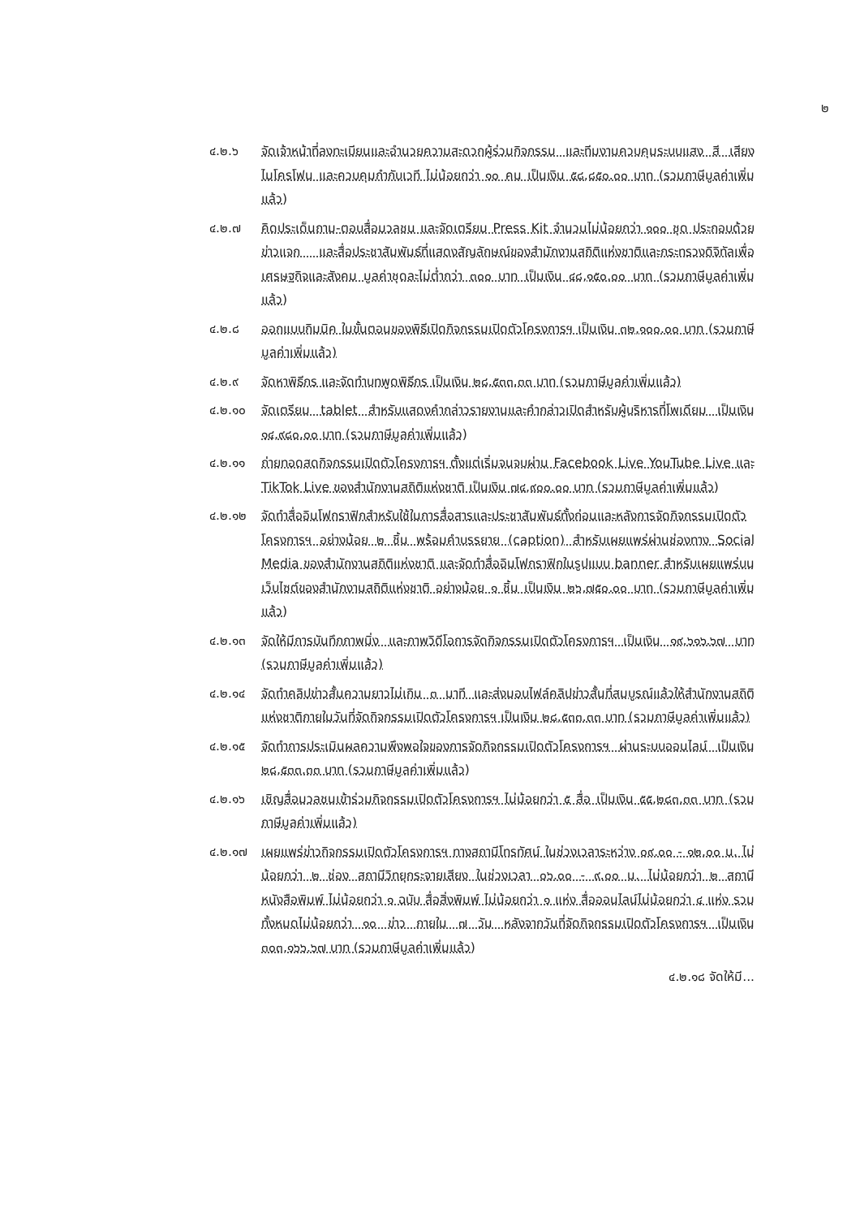๒
๔.๒.๖ จัดเจ้าหน้าที่ลงทะเบียนและอำนวยความสะดวกผู้ร่วมกิจกรรม และทีมงานควบคุมระบบแสง สี เสียง ไมโครโฟน และควบคุมกำกับเวที ไม่น้อยกว่า ๑๐ คน เป็นเงิน ๕๘,๘๕๐.๐๐ บาท (รวมภาษีมูลค่าเพิ่มแล้ว)
๔.๒.๗ คิดประเด็นถาม-ตอบสื่อมวลชน และจัดเตรียม Press Kit จำนวนไม่น้อยกว่า ๑๐๐ ชุด ประกอบด้วย ข่าวแจก และสื่อประชาสัมพันธ์ที่แสดงสัญลักษณ์ของสำนักงานสถิติแห่งชาติและกระทรวงดิจิทัลเพื่อเศรษฐกิจและสังคม มูลค่าชุดละไม่ต่ำกว่า ๓๐๐ บาท เป็นเงิน ๔๘,๑๕๐.๐๐ บาท (รวมภาษีมูลค่าเพิ่มแล้ว)
๔.๒.๘ ออกแบบกิมมิค ในขั้นตอนของพิธีเปิดกิจกรรมเปิดตัวโครงการฯ เป็นเงิน ๓๒,๑๐๐.๐๐ บาท (รวมภาษีมูลค่าเพิ่มแล้ว)
๔.๒.๙ จัดหาพิธีกร และจัดทำบทพูดพิธีกร เป็นเงิน ๒๘,๕๓๓.๓๓ บาท (รวมภาษีมูลค่าเพิ่มแล้ว)
๔.๒.๑๐ จัดเตรียม tablet สำหรับแสดงคำกล่าวรายงานและคำกล่าวเปิดสำหรับผู้บริหารที่โพเดียม เป็นเงิน ๑๔,๙๘๐.๐๐ บาท (รวมภาษีมูลค่าเพิ่มแล้ว)
๔.๒.๑๑ ถ่ายทอดสดกิจกรรมเปิดตัวโครงการฯ ตั้งแต่เริ่มจนจบผ่าน Facebook Live YouTube Live และ TikTok Live ของสำนักงานสถิติแห่งชาติ เป็นเงิน ๗๔,๙๐๐.๐๐ บาท (รวมภาษีมูลค่าเพิ่มแล้ว)
๔.๒.๑๒ จัดทำสื่ออินโฟกราฟิกสำหรับใช้ในการสื่อสารและประชาสัมพันธ์ทั้งก่อนและหลังการจัดกิจกรรมเปิดตัวโครงการฯ อย่างน้อย ๒ ชิ้น พร้อมคำบรรยาย (caption) สำหรับเผยแพร่ผ่านช่องทาง Social Media ของสำนักงานสถิติแห่งชาติ และจัดทำสื่ออินโฟกราฟิกในรูปแบบ banner สำหรับเผยแพร่บนเว็บไซต์ของสำนักงานสถิติแห่งชาติ อย่างน้อย ๑ ชิ้น เป็นเงิน ๒๖,๗๕๐.๐๐ บาท (รวมภาษีมูลค่าเพิ่มแล้ว)
๔.๒.๑๓ จัดให้มีการบันทึกภาพนิ่ง และภาพวิดีโอการจัดกิจกรรมเปิดตัวโครงการฯ เป็นเงิน ๑๙,๖๑๖.๖๗ บาท (รวมภาษีมูลค่าเพิ่มแล้ว)
๔.๒.๑๔ จัดทำคลิปข่าวสั้นความยาวไม่เกิน ๓ นาที และส่งมอบไฟล์คลิปข่าวสั้นที่สมบูรณ์แล้วให้สำนักงานสถิติแห่งชาติภายในวันที่จัดกิจกรรมเปิดตัวโครงการฯ เป็นเงิน ๒๘,๕๓๓.๓๓ บาท (รวมภาษีมูลค่าเพิ่มแล้ว)
๔.๒.๑๕ จัดทำการประเมินผลความพึงพอใจของการจัดกิจกรรมเปิดตัวโครงการฯ ผ่านระบบออนไลน์ เป็นเงิน ๒๘,๕๓๓.๓๓ บาท (รวมภาษีมูลค่าเพิ่มแล้ว)
๔.๒.๑๖ เชิญสื่อมวลชนเข้าร่วมกิจกรรมเปิดตัวโครงการฯ ไม่น้อยกว่า ๕ สื่อ เป็นเงิน ๕๕,๒๘๓.๓๓ บาท (รวมภาษีมูลค่าเพิ่มแล้ว)
๔.๒.๑๗ เผยแพร่ข่าวกิจกรรมเปิดตัวโครงการฯ ทางสถานีโทรทัศน์ ในช่วงเวลาระหว่าง ๐๙.๐๐ - ๑๒.๐๐ น. ไม่น้อยกว่า ๒ ช่อง สถานีวิทยุกระจายเสียง ในช่วงเวลา ๐๖.๐๐ - ๙.๐๐ น. ไม่น้อยกว่า ๒ สถานี หนังสือพิมพ์ ไม่น้อยกว่า ๑ ฉบับ สื่อสิ่งพิมพ์ ไม่น้อยกว่า ๑ แห่ง สื่อออนไลน์ไม่น้อยกว่า ๔ แห่ง รวมทั้งหมดไม่น้อยกว่า ๑๐ ข่าว ภายใน ๗ วัน หลังจากวันที่จัดกิจกรรมเปิดตัวโครงการฯ เป็นเงิน ๓๐๓,๑๖๖.๖๗ บาท (รวมภาษีมูลค่าเพิ่มแล้ว)
๔.๒.๑๘ จัดให้มี...